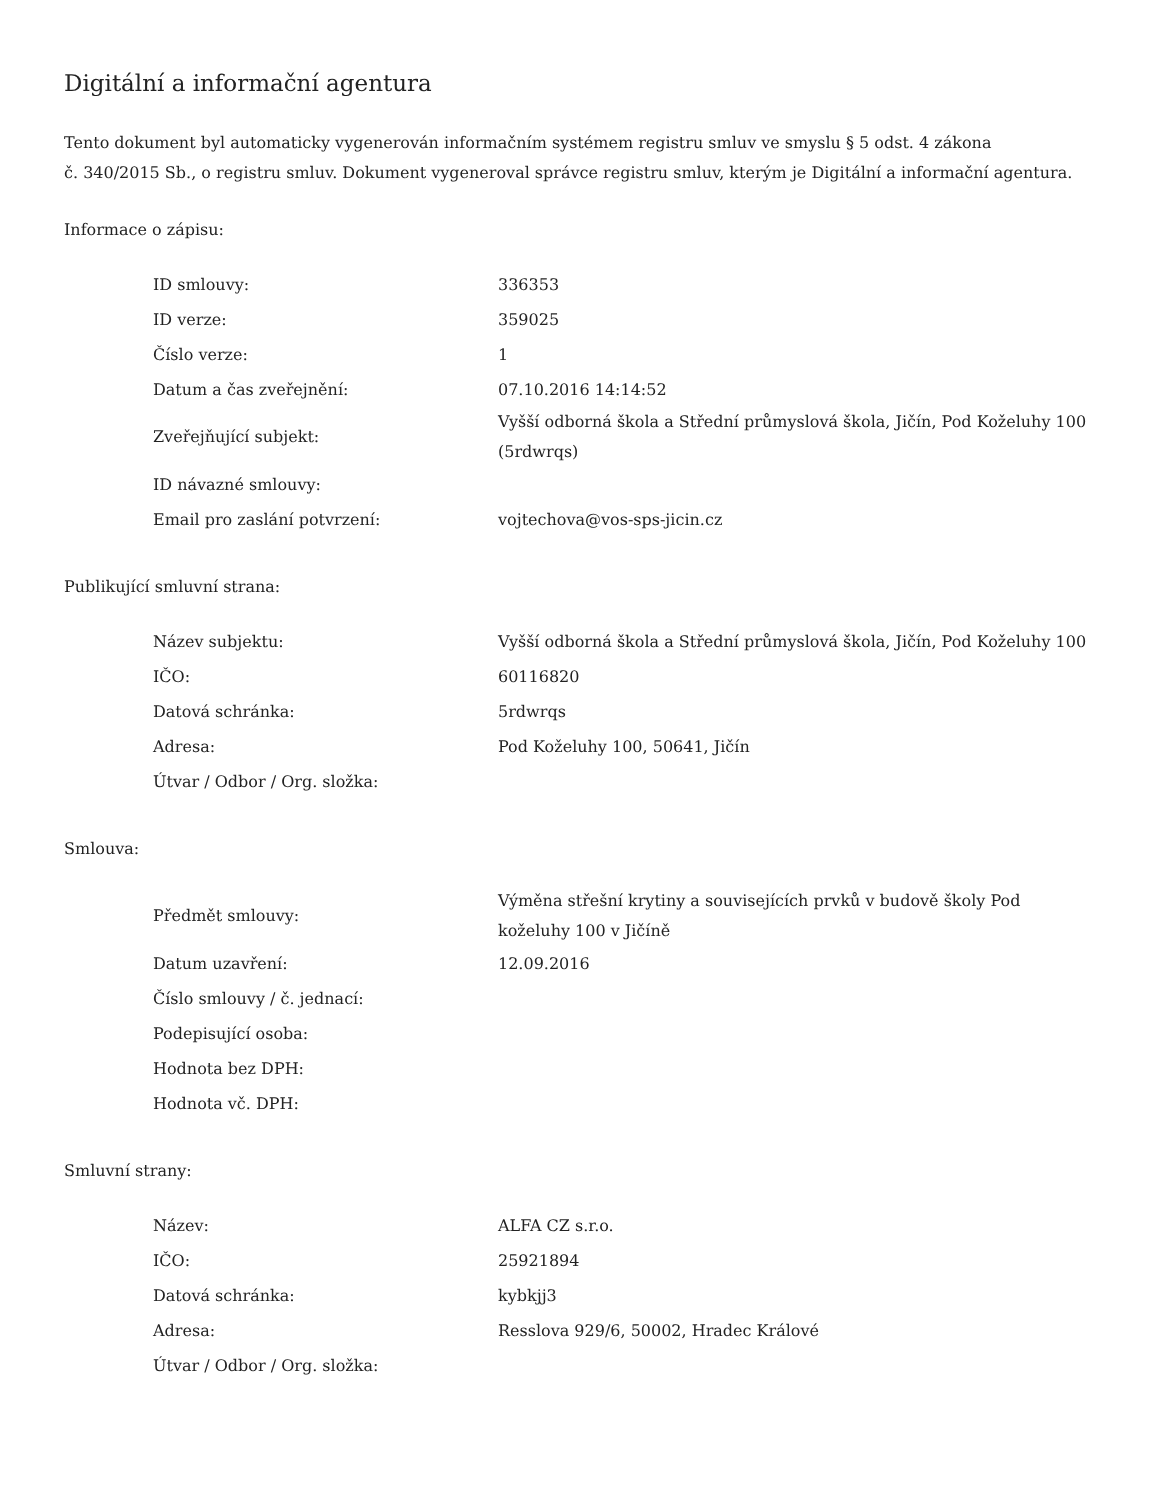Digitální a informační agentura
Tento dokument byl automaticky vygenerován informačním systémem registru smluv ve smyslu § 5 odst. 4 zákona
č. 340/2015 Sb., o registru smluv. Dokument vygeneroval správce registru smluv, kterým je Digitální a informační agentura.
Informace o zápisu:
| ID smlouvy: | 336353 |
| ID verze: | 359025 |
| Číslo verze: | 1 |
| Datum a čas zveřejnění: | 07.10.2016 14:14:52 |
| Zveřejňující subjekt: | Vyšší odborná škola a Střední průmyslová škola, Jičín, Pod Koželuhy 100 (5rdwrqs) |
| ID návazné smlouvy: | |
| Email pro zaslání potvrzení: | vojtechova@vos-sps-jicin.cz |
Publikující smluvní strana:
| Název subjektu: | Vyšší odborná škola a Střední průmyslová škola, Jičín, Pod Koželuhy 100 |
| IČO: | 60116820 |
| Datová schránka: | 5rdwrqs |
| Adresa: | Pod Koželuhy 100, 50641, Jičín |
| Útvar / Odbor / Org. složka: | |
Smlouva:
| Předmět smlouvy: | Výměna střešní krytiny a souvisejících prvků v budově školy Pod koželuhy 100 v Jičíně |
| Datum uzavření: | 12.09.2016 |
| Číslo smlouvy / č. jednací: | |
| Podepisující osoba: | |
| Hodnota bez DPH: | |
| Hodnota vč. DPH: | |
Smluvní strany:
| Název: | ALFA CZ s.r.o. |
| IČO: | 25921894 |
| Datová schránka: | kybkjj3 |
| Adresa: | Resslova 929/6, 50002, Hradec Králové |
| Útvar / Odbor / Org. složka: | |